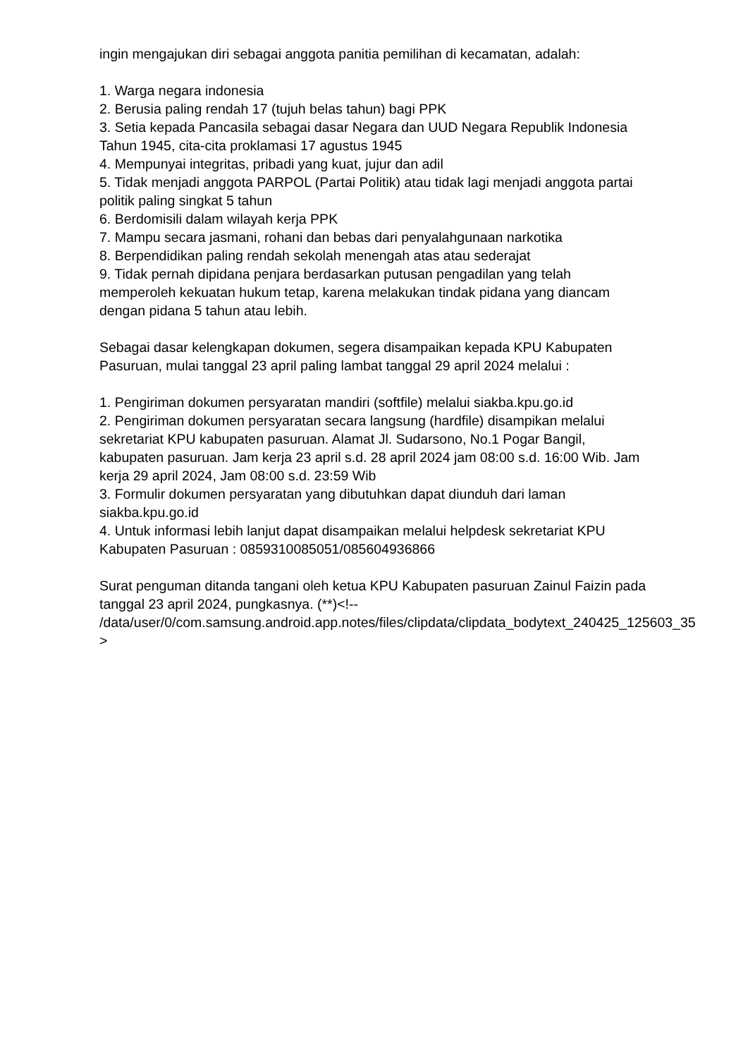ingin mengajukan diri sebagai anggota panitia pemilihan di kecamatan, adalah:
1. Warga negara indonesia
2. Berusia paling rendah 17 (tujuh belas tahun) bagi PPK
3. Setia kepada Pancasila sebagai dasar Negara dan UUD Negara Republik Indonesia Tahun 1945, cita-cita proklamasi 17 agustus 1945
4. Mempunyai integritas, pribadi yang kuat, jujur dan adil
5. Tidak menjadi anggota PARPOL (Partai Politik) atau tidak lagi menjadi anggota partai politik paling singkat 5 tahun
6. Berdomisili dalam wilayah kerja PPK
7. Mampu secara jasmani, rohani dan bebas dari penyalahgunaan narkotika
8. Berpendidikan paling rendah sekolah menengah atas atau sederajat
9. Tidak pernah dipidana penjara berdasarkan putusan pengadilan yang telah memperoleh kekuatan hukum tetap, karena melakukan tindak pidana yang diancam dengan pidana 5 tahun atau lebih.
Sebagai dasar kelengkapan dokumen, segera disampaikan kepada KPU Kabupaten Pasuruan, mulai tanggal 23 april paling lambat tanggal 29 april 2024 melalui :
1. Pengiriman dokumen persyaratan mandiri (softfile) melalui siakba.kpu.go.id
2. Pengiriman dokumen persyaratan secara langsung (hardfile) disampikan melalui sekretariat KPU kabupaten pasuruan. Alamat Jl. Sudarsono, No.1 Pogar Bangil, kabupaten pasuruan. Jam kerja 23 april s.d. 28 april 2024 jam 08:00 s.d. 16:00 Wib. Jam kerja 29 april 2024, Jam 08:00 s.d. 23:59 Wib
3. Formulir dokumen persyaratan yang dibutuhkan dapat diunduh dari laman siakba.kpu.go.id
4. Untuk informasi lebih lanjut dapat disampaikan melalui helpdesk sekretariat KPU Kabupaten Pasuruan : 0859310085051/085604936866
Surat penguman ditanda tangani oleh ketua KPU Kabupaten pasuruan Zainul Faizin pada tanggal 23 april 2024, pungkasnya. (**)<!--
/data/user/0/com.samsung.android.app.notes/files/clipdata/clipdata_bodytext_240425_125603_35
>